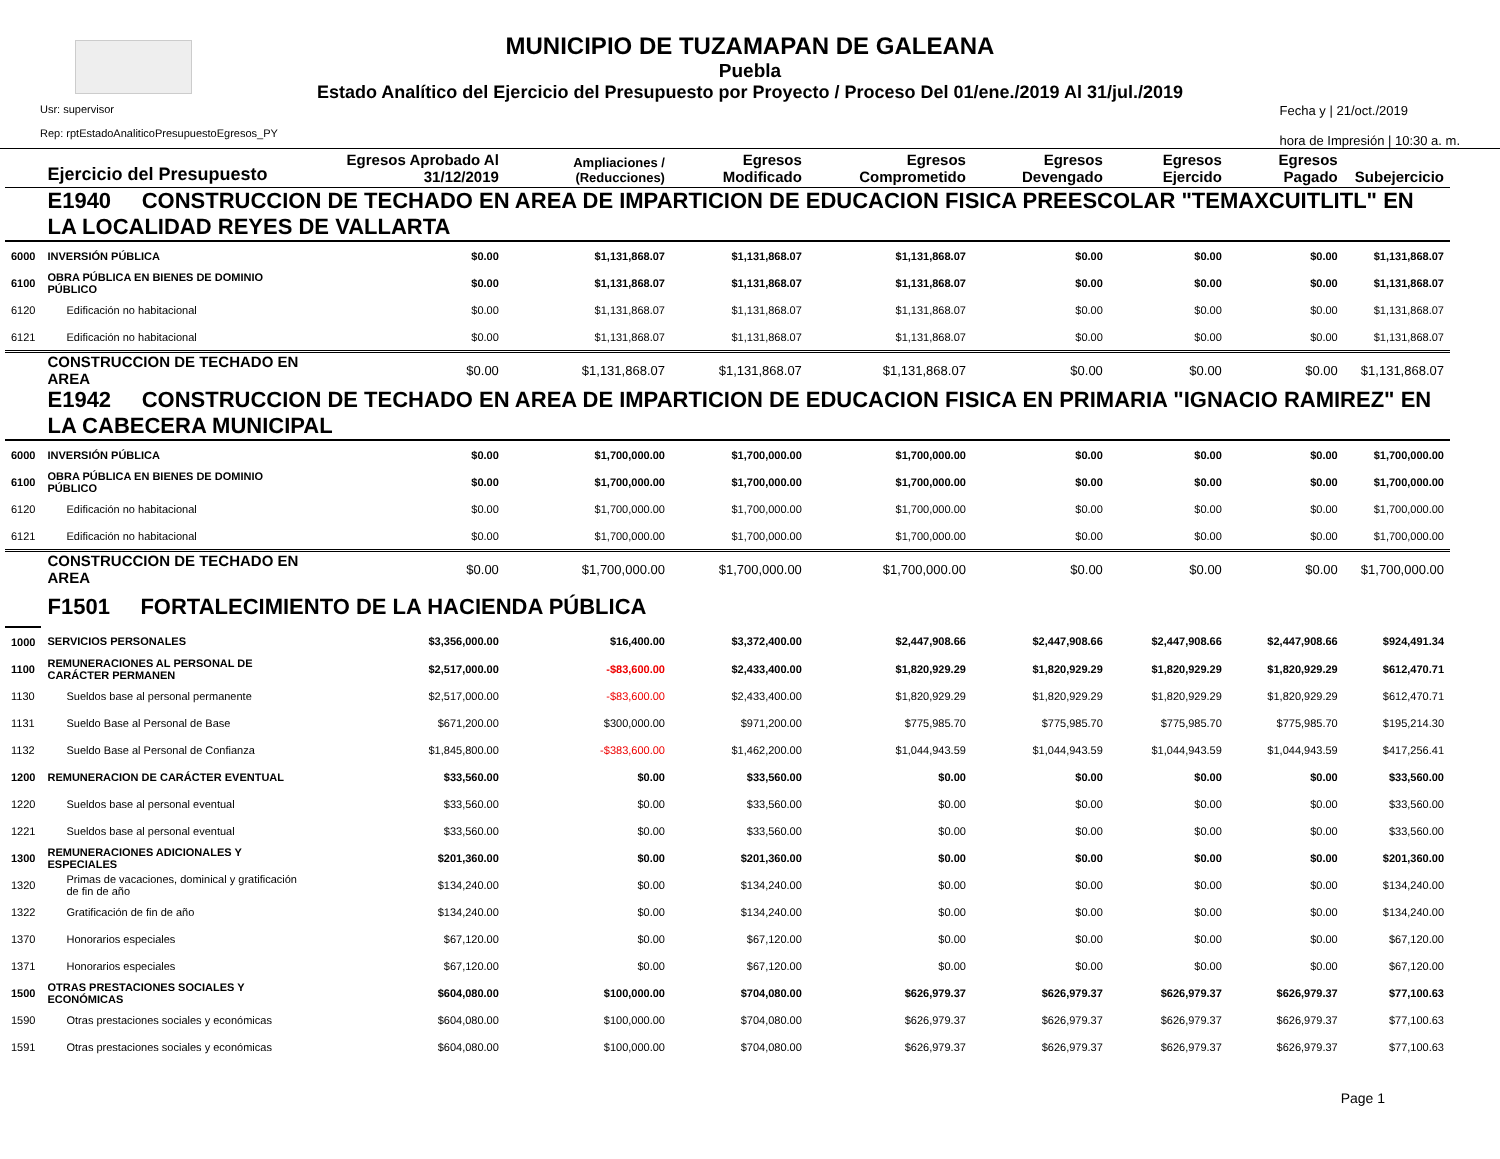MUNICIPIO DE TUZAMAPAN DE GALEANA
Puebla
Estado Analítico del Ejercicio del Presupuesto por Proyecto / Proceso Del 01/ene./2019 Al 31/jul./2019
Usr: supervisor
Rep: rptEstadoAnaliticoPresupuestoEgresos_PY
Fecha y | 21/oct./2019
hora de Impresión | 10:30 a. m.
| | Ejercicio del Presupuesto | Egresos Aprobado Al 31/12/2019 | Ampliaciones / (Reducciones) | Egresos Modificado | Egresos Comprometido | Egresos Devengado | Egresos Ejercido | Egresos Pagado | Subejercicio |
| --- | --- | --- | --- | --- | --- | --- | --- | --- | --- |
| | E1940 CONSTRUCCION DE TECHADO EN AREA DE IMPARTICION DE EDUCACION FISICA PREESCOLAR "TEMAXCUITLITL" EN LA LOCALIDAD REYES DE VALLARTA | | | | | | | | |
| 6000 | INVERSIÓN PÚBLICA | $0.00 | $1,131,868.07 | $1,131,868.07 | $1,131,868.07 | $0.00 | $0.00 | $0.00 | $1,131,868.07 |
| 6100 | OBRA PÚBLICA EN BIENES DE DOMINIO PÚBLICO | $0.00 | $1,131,868.07 | $1,131,868.07 | $1,131,868.07 | $0.00 | $0.00 | $0.00 | $1,131,868.07 |
| 6120 | Edificación no habitacional | $0.00 | $1,131,868.07 | $1,131,868.07 | $1,131,868.07 | $0.00 | $0.00 | $0.00 | $1,131,868.07 |
| 6121 | Edificación no habitacional | $0.00 | $1,131,868.07 | $1,131,868.07 | $1,131,868.07 | $0.00 | $0.00 | $0.00 | $1,131,868.07 |
| | CONSTRUCCION DE TECHADO EN AREA | $0.00 | $1,131,868.07 | $1,131,868.07 | $1,131,868.07 | $0.00 | $0.00 | $0.00 | $1,131,868.07 |
| | E1942 CONSTRUCCION DE TECHADO EN AREA DE IMPARTICION DE EDUCACION FISICA EN PRIMARIA "IGNACIO RAMIREZ" EN LA CABECERA MUNICIPAL | | | | | | | | |
| 6000 | INVERSIÓN PÚBLICA | $0.00 | $1,700,000.00 | $1,700,000.00 | $1,700,000.00 | $0.00 | $0.00 | $0.00 | $1,700,000.00 |
| 6100 | OBRA PÚBLICA EN BIENES DE DOMINIO PÚBLICO | $0.00 | $1,700,000.00 | $1,700,000.00 | $1,700,000.00 | $0.00 | $0.00 | $0.00 | $1,700,000.00 |
| 6120 | Edificación no habitacional | $0.00 | $1,700,000.00 | $1,700,000.00 | $1,700,000.00 | $0.00 | $0.00 | $0.00 | $1,700,000.00 |
| 6121 | Edificación no habitacional | $0.00 | $1,700,000.00 | $1,700,000.00 | $1,700,000.00 | $0.00 | $0.00 | $0.00 | $1,700,000.00 |
| | CONSTRUCCION DE TECHADO EN AREA | $0.00 | $1,700,000.00 | $1,700,000.00 | $1,700,000.00 | $0.00 | $0.00 | $0.00 | $1,700,000.00 |
| | F1501 FORTALECIMIENTO DE LA HACIENDA PÚBLICA | | | | | | | | |
| 1000 | SERVICIOS PERSONALES | $3,356,000.00 | $16,400.00 | $3,372,400.00 | $2,447,908.66 | $2,447,908.66 | $2,447,908.66 | $2,447,908.66 | $924,491.34 |
| 1100 | REMUNERACIONES AL PERSONAL DE CARÁCTER PERMANEN | $2,517,000.00 | -$83,600.00 | $2,433,400.00 | $1,820,929.29 | $1,820,929.29 | $1,820,929.29 | $1,820,929.29 | $612,470.71 |
| 1130 | Sueldos base al personal permanente | $2,517,000.00 | -$83,600.00 | $2,433,400.00 | $1,820,929.29 | $1,820,929.29 | $1,820,929.29 | $1,820,929.29 | $612,470.71 |
| 1131 | Sueldo Base al Personal de Base | $671,200.00 | $300,000.00 | $971,200.00 | $775,985.70 | $775,985.70 | $775,985.70 | $775,985.70 | $195,214.30 |
| 1132 | Sueldo Base al Personal de Confianza | $1,845,800.00 | -$383,600.00 | $1,462,200.00 | $1,044,943.59 | $1,044,943.59 | $1,044,943.59 | $1,044,943.59 | $417,256.41 |
| 1200 | REMUNERACION DE CARÁCTER EVENTUAL | $33,560.00 | $0.00 | $33,560.00 | $0.00 | $0.00 | $0.00 | $0.00 | $33,560.00 |
| 1220 | Sueldos base al personal eventual | $33,560.00 | $0.00 | $33,560.00 | $0.00 | $0.00 | $0.00 | $0.00 | $33,560.00 |
| 1221 | Sueldos base al personal eventual | $33,560.00 | $0.00 | $33,560.00 | $0.00 | $0.00 | $0.00 | $0.00 | $33,560.00 |
| 1300 | REMUNERACIONES ADICIONALES Y ESPECIALES | $201,360.00 | $0.00 | $201,360.00 | $0.00 | $0.00 | $0.00 | $0.00 | $201,360.00 |
| 1320 | Primas de vacaciones, dominical y gratificación de fin de año | $134,240.00 | $0.00 | $134,240.00 | $0.00 | $0.00 | $0.00 | $0.00 | $134,240.00 |
| 1322 | Gratificación de fin de año | $134,240.00 | $0.00 | $134,240.00 | $0.00 | $0.00 | $0.00 | $0.00 | $134,240.00 |
| 1370 | Honorarios especiales | $67,120.00 | $0.00 | $67,120.00 | $0.00 | $0.00 | $0.00 | $0.00 | $67,120.00 |
| 1371 | Honorarios especiales | $67,120.00 | $0.00 | $67,120.00 | $0.00 | $0.00 | $0.00 | $0.00 | $67,120.00 |
| 1500 | OTRAS PRESTACIONES SOCIALES Y ECONÓMICAS | $604,080.00 | $100,000.00 | $704,080.00 | $626,979.37 | $626,979.37 | $626,979.37 | $626,979.37 | $77,100.63 |
| 1590 | Otras prestaciones sociales y económicas | $604,080.00 | $100,000.00 | $704,080.00 | $626,979.37 | $626,979.37 | $626,979.37 | $626,979.37 | $77,100.63 |
| 1591 | Otras prestaciones sociales y económicas | $604,080.00 | $100,000.00 | $704,080.00 | $626,979.37 | $626,979.37 | $626,979.37 | $626,979.37 | $77,100.63 |
Page 1